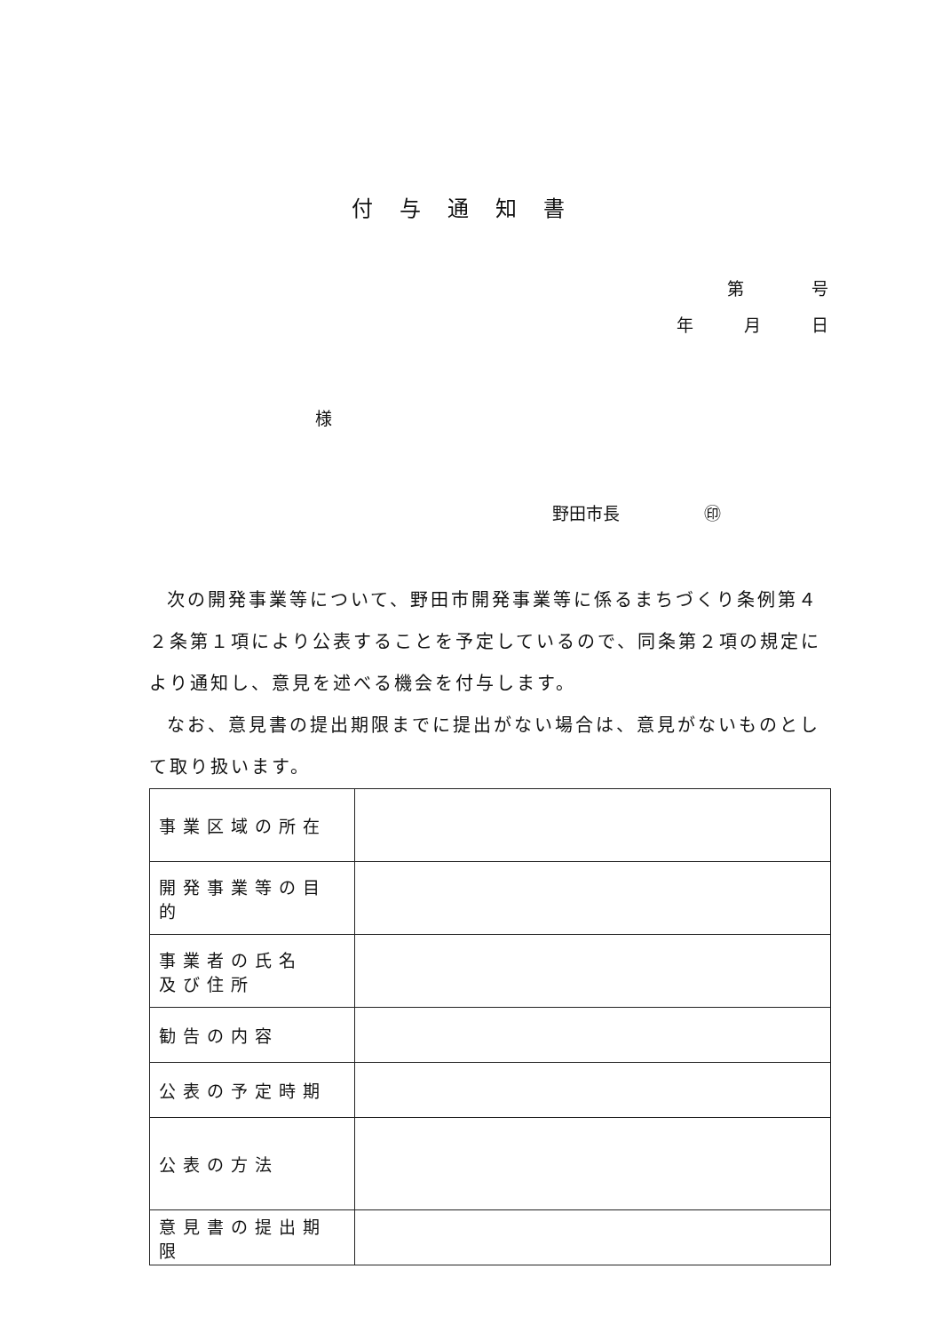付与通知書
第　　　　号
年　　　月　　　日
様
野田市長　　　　　㊞
次の開発事業等について、野田市開発事業等に係るまちづくり条例第４２条第１項により公表することを予定しているので、同条第２項の規定により通知し、意見を述べる機会を付与します。
なお、意見書の提出期限までに提出がない場合は、意見がないものとして取り扱います。
| 事業区域の所在 | |
| 開発事業等の目的 | |
| 事業者の氏名 及び住所 | |
| 勧告の内容 | |
| 公表の予定時期 | |
| 公表の方法 | |
| 意見書の提出期限 | |